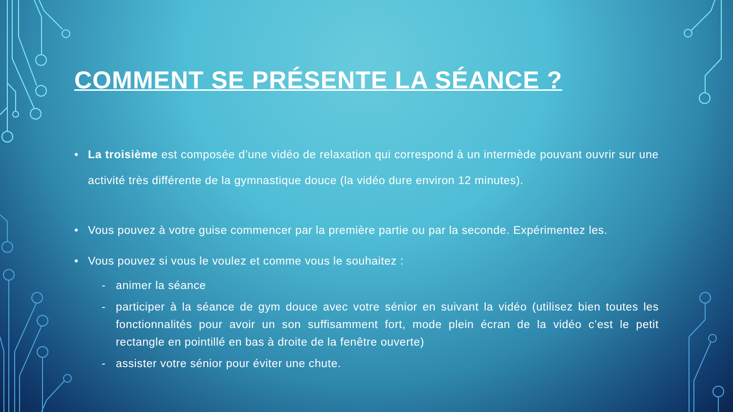COMMENT SE PRÉSENTE LA SÉANCE ?
La troisième est composée d’une vidéo de relaxation qui correspond à un intermède pouvant ouvrir sur une activité très différente de la gymnastique douce (la vidéo dure environ 12 minutes).
Vous pouvez à votre guise commencer par la première partie ou par la seconde. Expérimentez les.
Vous pouvez si vous le voulez et comme vous le souhaitez :
- animer la séance
- participer à la séance de gym douce avec votre sénior en suivant la vidéo (utilisez bien toutes les fonctionnalités pour avoir un son suffisamment fort, mode plein écran de la vidéo c’est le petit rectangle en pointillé en bas à droite de la fenêtre ouverte)
- assister votre sénior pour éviter une chute.